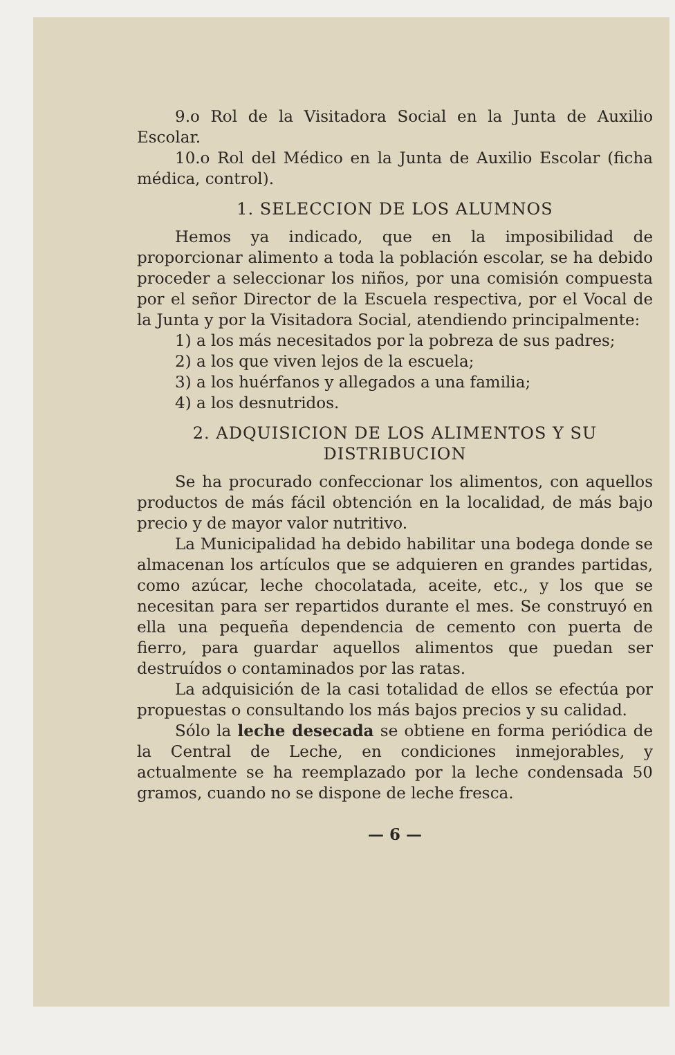9.o Rol de la Visitadora Social en la Junta de Auxilio Escolar.
10.o Rol del Médico en la Junta de Auxilio Escolar (ficha médica, control).
1. SELECCION DE LOS ALUMNOS
Hemos ya indicado, que en la imposibilidad de proporcionar alimento a toda la población escolar, se ha debido proceder a seleccionar los niños, por una comisión compuesta por el señor Director de la Escuela respectiva, por el Vocal de la Junta y por la Visitadora Social, atendiendo principalmente:
1) a los más necesitados por la pobreza de sus padres;
2) a los que viven lejos de la escuela;
3) a los huérfanos y allegados a una familia;
4) a los desnutridos.
2. ADQUISICION DE LOS ALIMENTOS Y SU
DISTRIBUCION
Se ha procurado confeccionar los alimentos, con aquellos productos de más fácil obtención en la localidad, de más bajo precio y de mayor valor nutritivo.
La Municipalidad ha debido habilitar una bodega donde se almacenan los artículos que se adquieren en grandes partidas, como azúcar, leche chocolatada, aceite, etc., y los que se necesitan para ser repartidos durante el mes. Se construyó en ella una pequeña dependencia de cemento con puerta de fierro, para guardar aquellos alimentos que puedan ser destruídos o contaminados por las ratas.
La adquisición de la casi totalidad de ellos se efectúa por propuestas o consultando los más bajos precios y su calidad.
Sólo la leche desecada se obtiene en forma periódica de la Central de Leche, en condiciones inmejorables, y actualmente se ha reemplazado por la leche condensada 50 gramos, cuando no se dispone de leche fresca.
— 6 —